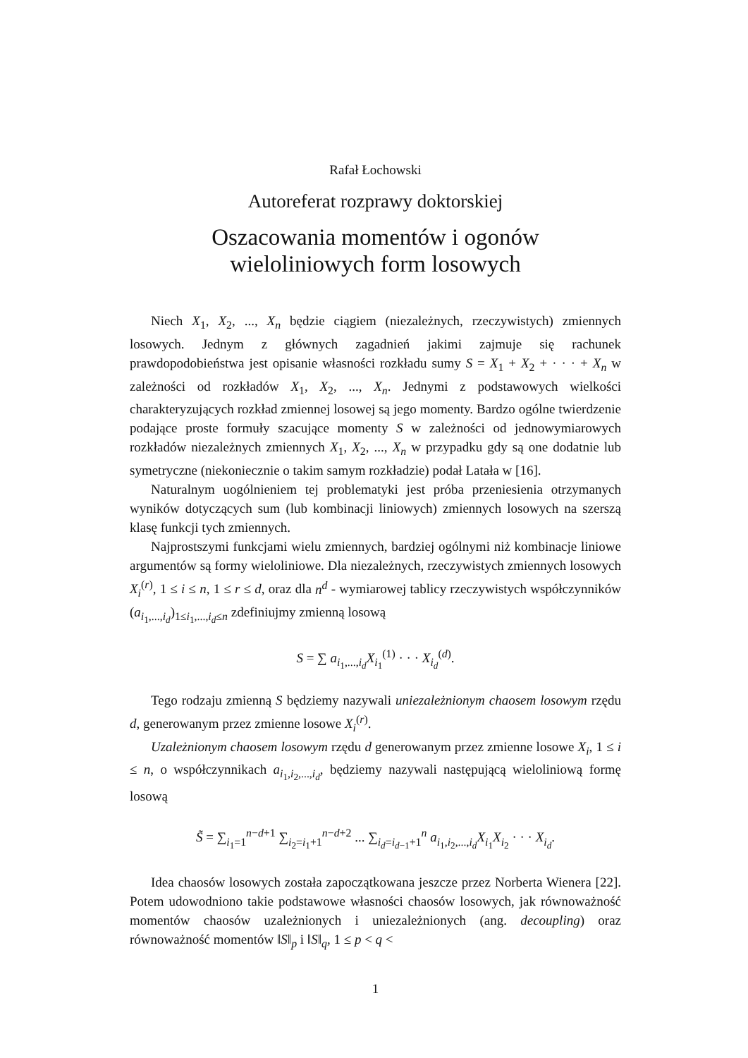Rafał Łochowski
Autoreferat rozprawy doktorskiej
Oszacowania momentów i ogonów
wieloliniowych form losowych
Niech X<sub>1</sub>, X<sub>2</sub>, ..., X<sub>n</sub> będzie ciągiem (niezależnych, rzeczywistych) zmiennych losowych. Jednym z głównych zagadnień jakimi zajmuje się rachunek prawdopodobieństwa jest opisanie własności rozkładu sumy S = X<sub>1</sub> + X<sub>2</sub> + · · · + X<sub>n</sub> w zależności od rozkładów X<sub>1</sub>, X<sub>2</sub>, ..., X<sub>n</sub>. Jednymi z podstawowych wielkości charakteryzujących rozkład zmiennej losowej są jego momenty. Bardzo ogólne twierdzenie podające proste formuły szacujące momenty S w zależności od jednowymiarowych rozkładów niezależnych zmiennych X<sub>1</sub>, X<sub>2</sub>, ..., X<sub>n</sub> w przypadku gdy są one dodatnie lub symetryczne (niekoniecznie o takim samym rozkładzie) podał Latała w [16].
Naturalnym uogólnieniem tej problematyki jest próba przeniesienia otrzymanych wyników dotyczących sum (lub kombinacji liniowych) zmiennych losowych na szerszą klasę funkcji tych zmiennych.
Najprostszymi funkcjami wielu zmiennych, bardziej ogólnymi niż kombinacje liniowe argumentów są formy wieloliniowe. Dla niezależnych, rzeczywistych zmiennych losowych X<sub>i</sub><sup>(r)</sup>, 1 ≤ i ≤ n, 1 ≤ r ≤ d, oraz dla n<sup>d</sup> - wymiarowej tablicy rzeczywistych współczynników (a<sub>i<sub>1</sub>,...,i<sub>d</sub></sub>)<sub>1≤i<sub>1</sub>,...,i<sub>d</sub>≤n</sub> zdefiniujmy zmienną losową
S = ∑ a<sub>i<sub>1</sub>,...,i<sub>d</sub></sub>X<sub>i<sub>1</sub></sub><sup>(1)</sup> · · · X<sub>i<sub>d</sub></sub><sup>(d)</sup>.
Tego rodzaju zmienną S będziemy nazywali uniezależnionym chaosem losowym rzędu d, generowanym przez zmienne losowe X<sub>i</sub><sup>(r)</sup>.
Uzależnionym chaosem losowym rzędu d generowanym przez zmienne losowe X<sub>i</sub>, 1 ≤ i ≤ n, o współczynnikach a<sub>i<sub>1</sub>,i<sub>2</sub>,...,i<sub>d</sub></sub>, będziemy nazywali następującą wieloliniową formę losową
S̃ = ∑<sub>i<sub>1</sub>=1</sub><sup>n−d+1</sup> ∑<sub>i<sub>2</sub>=i<sub>1</sub>+1</sub><sup>n−d+2</sup> ... ∑<sub>i<sub>d</sub>=i<sub>d−1</sub>+1</sub><sup>n</sup> a<sub>i<sub>1</sub>,i<sub>2</sub>,...,i<sub>d</sub></sub>X<sub>i<sub>1</sub></sub>X<sub>i<sub>2</sub></sub> · · · X<sub>i<sub>d</sub></sub>.
Idea chaosów losowych została zapoczątkowana jeszcze przez Norberta Wienera [22]. Potem udowodniono takie podstawowe własności chaosów losowych, jak równoważność momentów chaosów uzależnionych i uniezależnionych (ang. decoupling) oraz równoważność momentów ‖S‖<sub>p</sub> i ‖S‖<sub>q</sub>, 1 ≤ p < q <
1